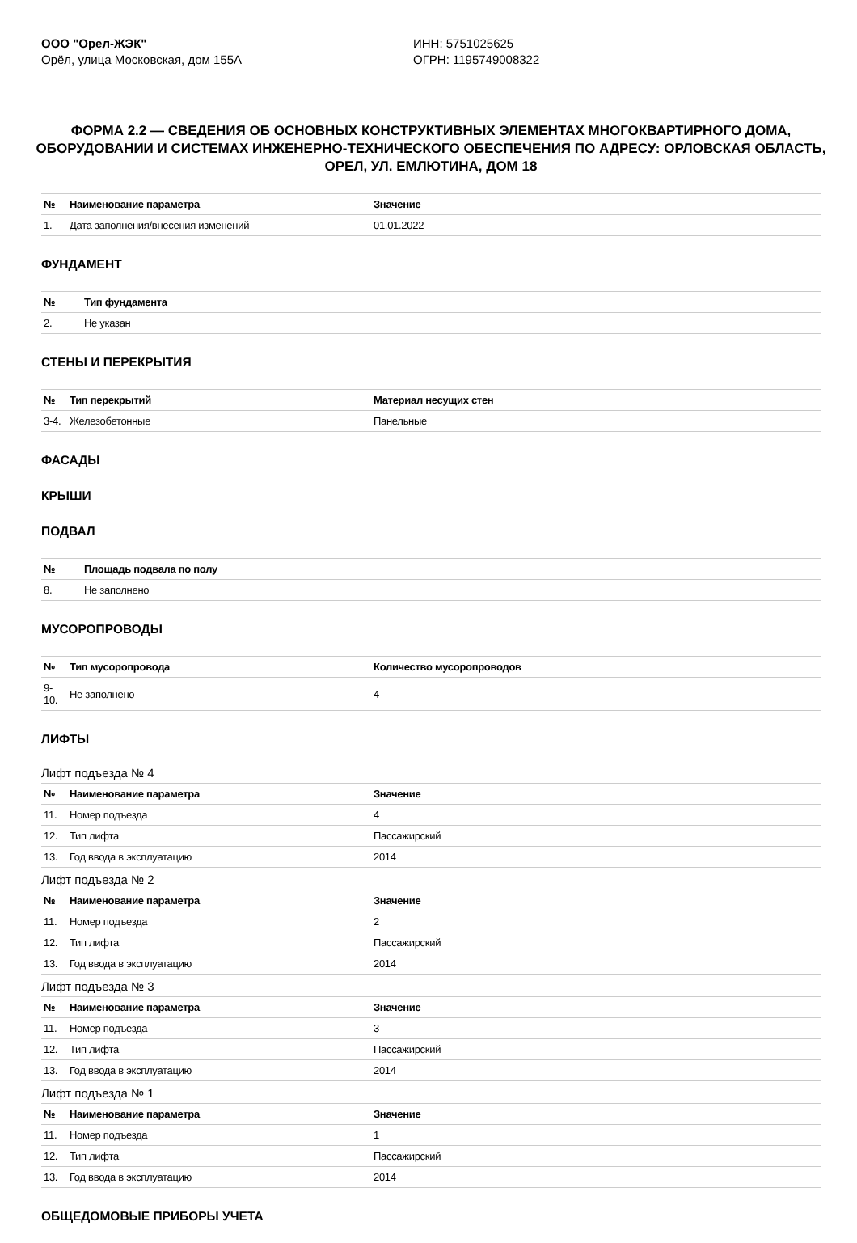ООО "Орел-ЖЭК"
Орёл, улица Московская, дом 155А
ИНН: 5751025625
ОГРН: 1195749008322
ФОРМА 2.2 — СВЕДЕНИЯ ОБ ОСНОВНЫХ КОНСТРУКТИВНЫХ ЭЛЕМЕНТАХ МНОГОКВАРТИРНОГО ДОМА, ОБОРУДОВАНИИ И СИСТЕМАХ ИНЖЕНЕРНО-ТЕХНИЧЕСКОГО ОБЕСПЕЧЕНИЯ ПО АДРЕСУ: ОРЛОВСКАЯ ОБЛАСТЬ, ОРЕЛ, УЛ. ЕМЛЮТИНА, ДОМ 18
| № | Наименование параметра | Значение |
| --- | --- | --- |
| 1. | Дата заполнения/внесения изменений | 01.01.2022 |
ФУНДАМЕНТ
| № | Тип фундамента |
| --- | --- |
| 2. | Не указан |
СТЕНЫ И ПЕРЕКРЫТИЯ
| № | Тип перекрытий | Материал несущих стен |
| --- | --- | --- |
| 3-4. | Железобетонные | Панельные |
ФАСАДЫ
КРЫШИ
ПОДВАЛ
| № | Площадь подвала по полу |
| --- | --- |
| 8. | Не заполнено |
МУСОРОПРОВОДЫ
| № | Тип мусоропровода | Количество мусоропроводов |
| --- | --- | --- |
| 9-10. | Не заполнено | 4 |
ЛИФТЫ
Лифт подъезда № 4
| № | Наименование параметра | Значение |
| --- | --- | --- |
| 11. | Номер подъезда | 4 |
| 12. | Тип лифта | Пассажирский |
| 13. | Год ввода в эксплуатацию | 2014 |
Лифт подъезда № 2
| № | Наименование параметра | Значение |
| --- | --- | --- |
| 11. | Номер подъезда | 2 |
| 12. | Тип лифта | Пассажирский |
| 13. | Год ввода в эксплуатацию | 2014 |
Лифт подъезда № 3
| № | Наименование параметра | Значение |
| --- | --- | --- |
| 11. | Номер подъезда | 3 |
| 12. | Тип лифта | Пассажирский |
| 13. | Год ввода в эксплуатацию | 2014 |
Лифт подъезда № 1
| № | Наименование параметра | Значение |
| --- | --- | --- |
| 11. | Номер подъезда | 1 |
| 12. | Тип лифта | Пассажирский |
| 13. | Год ввода в эксплуатацию | 2014 |
ОБЩЕДОМОВЫЕ ПРИБОРЫ УЧЕТА